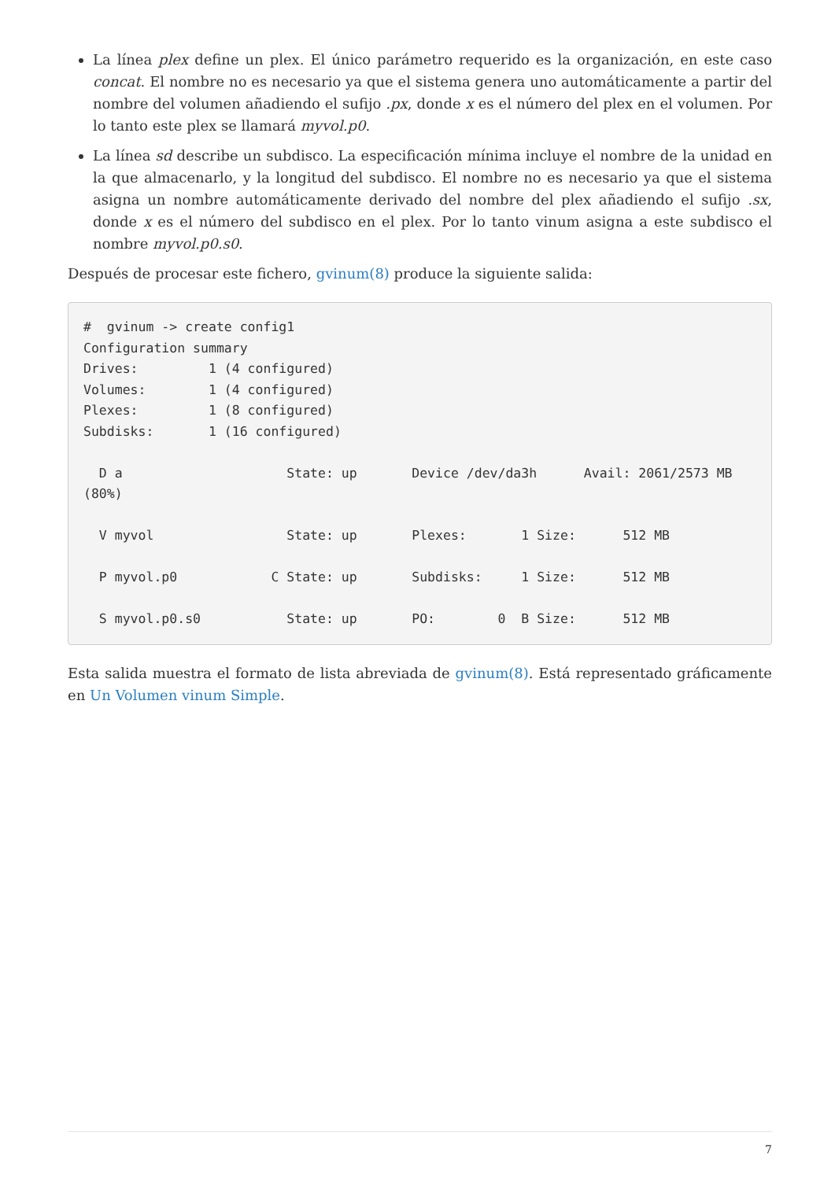La línea plex define un plex. El único parámetro requerido es la organización, en este caso concat. El nombre no es necesario ya que el sistema genera uno automáticamente a partir del nombre del volumen añadiendo el sufijo .px, donde x es el número del plex en el volumen. Por lo tanto este plex se llamará myvol.p0.
La línea sd describe un subdisco. La especificación mínima incluye el nombre de la unidad en la que almacenarlo, y la longitud del subdisco. El nombre no es necesario ya que el sistema asigna un nombre automáticamente derivado del nombre del plex añadiendo el sufijo .sx, donde x es el número del subdisco en el plex. Por lo tanto vinum asigna a este subdisco el nombre myvol.p0.s0.
Después de procesar este fichero, gvinum(8) produce la siguiente salida:
#  gvinum -> create config1
Configuration summary
Drives:         1 (4 configured)
Volumes:        1 (4 configured)
Plexes:         1 (8 configured)
Subdisks:       1 (16 configured)

  D a                     State: up       Device /dev/da3h      Avail: 2061/2573 MB
(80%)

  V myvol                 State: up       Plexes:       1 Size:      512 MB

  P myvol.p0            C State: up       Subdisks:     1 Size:      512 MB

  S myvol.p0.s0           State: up       PO:        0  B Size:      512 MB
Esta salida muestra el formato de lista abreviada de gvinum(8). Está representado gráficamente en Un Volumen vinum Simple.
7